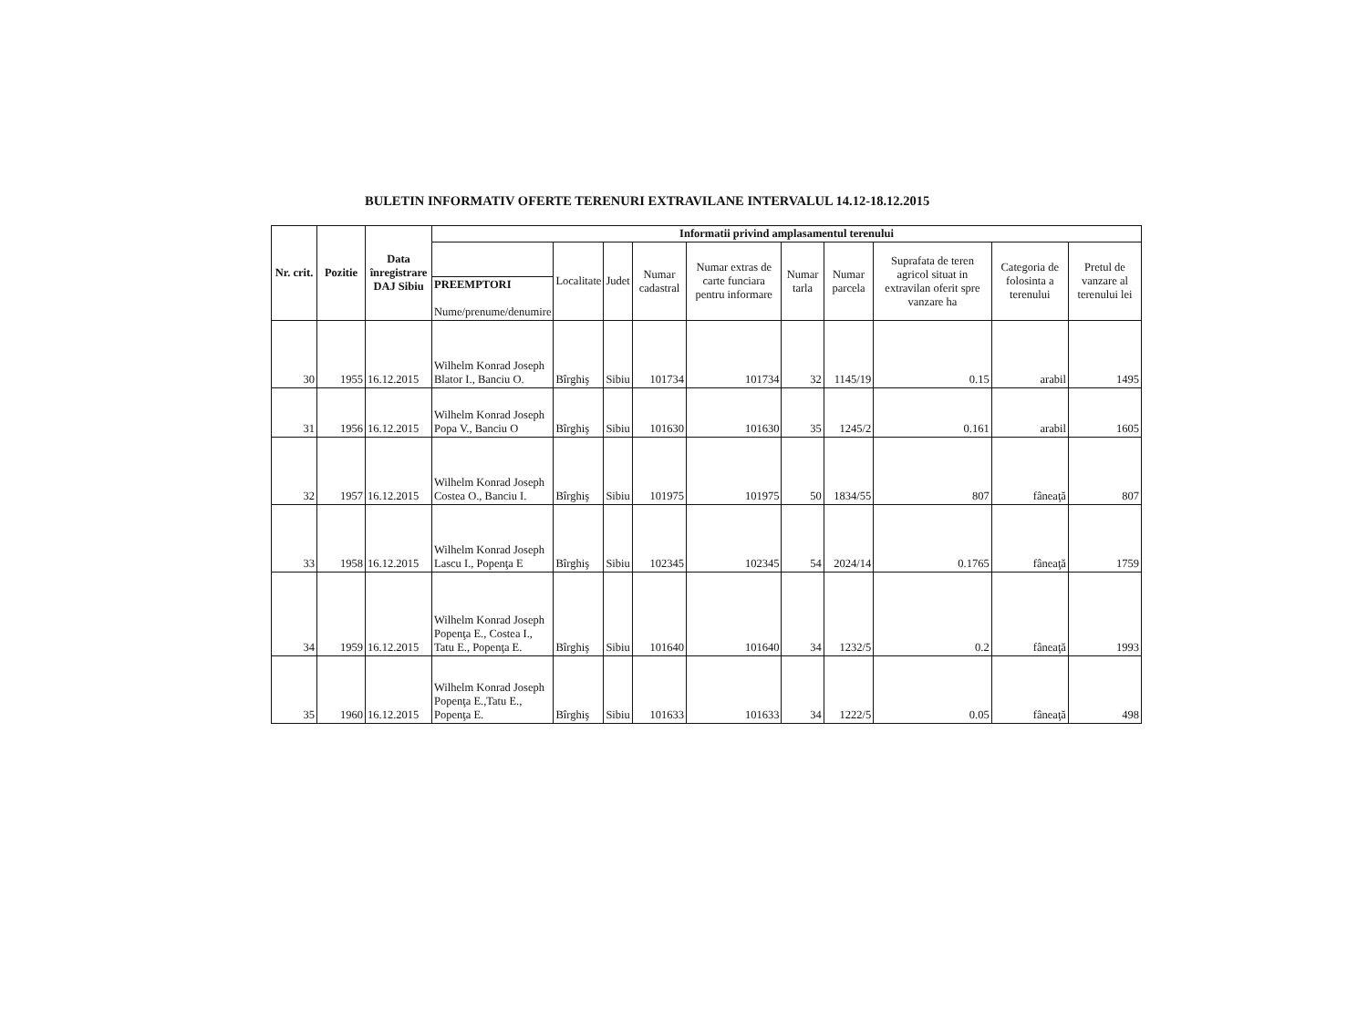BULETIN INFORMATIV OFERTE TERENURI EXTRAVILANE INTERVALUL 14.12-18.12.2015
| Nr. crit. | Pozitie | Data înregistrare DAJ Sibiu | Informatii privind amplasamentul terenului | | | | | | | | | |
| --- | --- | --- | --- | --- | --- | --- | --- | --- | --- | --- | --- | --- |
| | | | | Localitate | Judet | Numar cadastral | Numar extras de carte funciara pentru informare | Numar tarla | Numar parcela | Suprafata de teren agricol situat in extravilan oferit spre vanzare ha | Categoria de folosinta a terenului | Pretul de vanzare al terenului lei |
| | | | PREEMPTORI Nume/prenume/denumire | | | | | | | | | |
| 30 | 1955 | 16.12.2015 | Wilhelm Konrad Joseph Blator I., Banciu O. | Bîrghiş | Sibiu | 101734 | 101734 | 32 | 1145/19 | 0.15 | arabil | 1495 |
| 31 | 1956 | 16.12.2015 | Wilhelm Konrad Joseph Popa V., Banciu O | Bîrghiş | Sibiu | 101630 | 101630 | 35 | 1245/2 | 0.161 | arabil | 1605 |
| 32 | 1957 | 16.12.2015 | Wilhelm Konrad Joseph Costea O., Banciu I. | Bîrghiş | Sibiu | 101975 | 101975 | 50 | 1834/55 | 807 | fâneaţă | 807 |
| 33 | 1958 | 16.12.2015 | Wilhelm Konrad Joseph Lascu I., Popenţa E | Bîrghiş | Sibiu | 102345 | 102345 | 54 | 2024/14 | 0.1765 | fâneaţă | 1759 |
| 34 | 1959 | 16.12.2015 | Wilhelm Konrad Joseph Popenţa E., Costea I., Tatu E., Popenţa E. | Bîrghiş | Sibiu | 101640 | 101640 | 34 | 1232/5 | 0.2 | fâneaţă | 1993 |
| 35 | 1960 | 16.12.2015 | Wilhelm Konrad Joseph Popenţa E.,Tatu E., Popenţa E. | Bîrghiş | Sibiu | 101633 | 101633 | 34 | 1222/5 | 0.05 | fâneaţă | 498 |